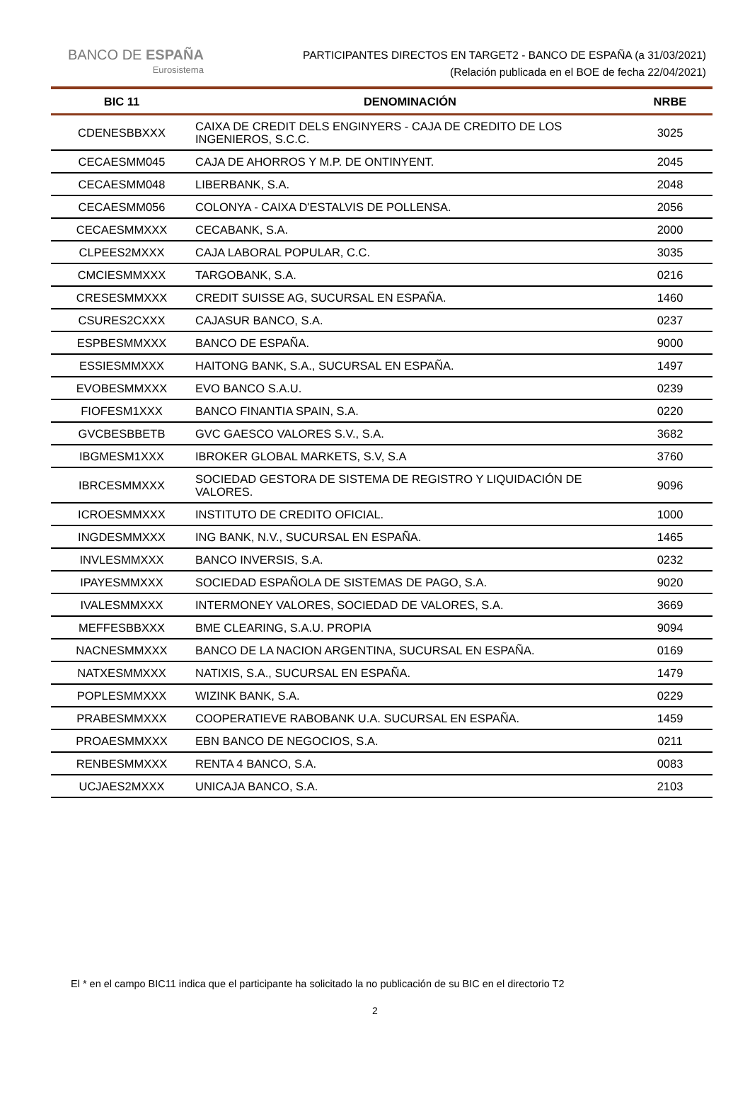BANCO DE ESPAÑA
Eurosistema
PARTICIPANTES DIRECTOS EN TARGET2 - BANCO DE ESPAÑA (a 31/03/2021)
(Relación publicada en el BOE de fecha 22/04/2021)
| BIC 11 | DENOMINACIÓN | NRBE |
| --- | --- | --- |
| CDENESBBXXX | CAIXA DE CREDIT DELS ENGINYERS - CAJA DE CREDITO DE LOS INGENIEROS, S.C.C. | 3025 |
| CECAESMM045 | CAJA DE AHORROS Y M.P. DE ONTINYENT. | 2045 |
| CECAESMM048 | LIBERBANK, S.A. | 2048 |
| CECAESMM056 | COLONYA - CAIXA D'ESTALVIS DE POLLENSA. | 2056 |
| CECAESMMXXX | CECABANK, S.A. | 2000 |
| CLPEES2MXXX | CAJA LABORAL POPULAR, C.C. | 3035 |
| CMCIESMMXXX | TARGOBANK, S.A. | 0216 |
| CRESESMMXXX | CREDIT SUISSE AG, SUCURSAL EN ESPAÑA. | 1460 |
| CSURES2CXXX | CAJASUR BANCO, S.A. | 0237 |
| ESPBESMMXXX | BANCO DE ESPAÑA. | 9000 |
| ESSIESMMXXX | HAITONG BANK, S.A., SUCURSAL EN ESPAÑA. | 1497 |
| EVOBESMMXXX | EVO BANCO S.A.U. | 0239 |
| FIOFESM1XXX | BANCO FINANTIA SPAIN, S.A. | 0220 |
| GVCBESBBETB | GVC GAESCO VALORES S.V., S.A. | 3682 |
| IBGMESM1XXX | IBROKER GLOBAL MARKETS, S.V, S.A | 3760 |
| IBRCESMMXXX | SOCIEDAD GESTORA DE SISTEMA DE REGISTRO Y LIQUIDACIÓN DE VALORES. | 9096 |
| ICROESMMXXX | INSTITUTO DE CREDITO OFICIAL. | 1000 |
| INGDESMMXXX | ING BANK, N.V., SUCURSAL EN ESPAÑA. | 1465 |
| INVLESMMXXX | BANCO INVERSIS, S.A. | 0232 |
| IPAYESMMXXX | SOCIEDAD ESPAÑOLA DE SISTEMAS DE PAGO, S.A. | 9020 |
| IVALESMMXXX | INTERMONEY VALORES, SOCIEDAD DE VALORES, S.A. | 3669 |
| MEFFESBBXXX | BME CLEARING, S.A.U. PROPIA | 9094 |
| NACNESMMXXX | BANCO DE LA NACION ARGENTINA, SUCURSAL EN ESPAÑA. | 0169 |
| NATXESMMXXX | NATIXIS, S.A., SUCURSAL EN ESPAÑA. | 1479 |
| POPLESMMXXX | WIZINK BANK, S.A. | 0229 |
| PRABESMMXXX | COOPERATIEVE RABOBANK U.A. SUCURSAL EN ESPAÑA. | 1459 |
| PROAESMMXXX | EBN BANCO DE NEGOCIOS, S.A. | 0211 |
| RENBESMMXXX | RENTA 4 BANCO, S.A. | 0083 |
| UCJAES2MXXX | UNICAJA BANCO, S.A. | 2103 |
El * en el campo BIC11 indica que el participante ha solicitado la no publicación de su BIC en el directorio T2
2